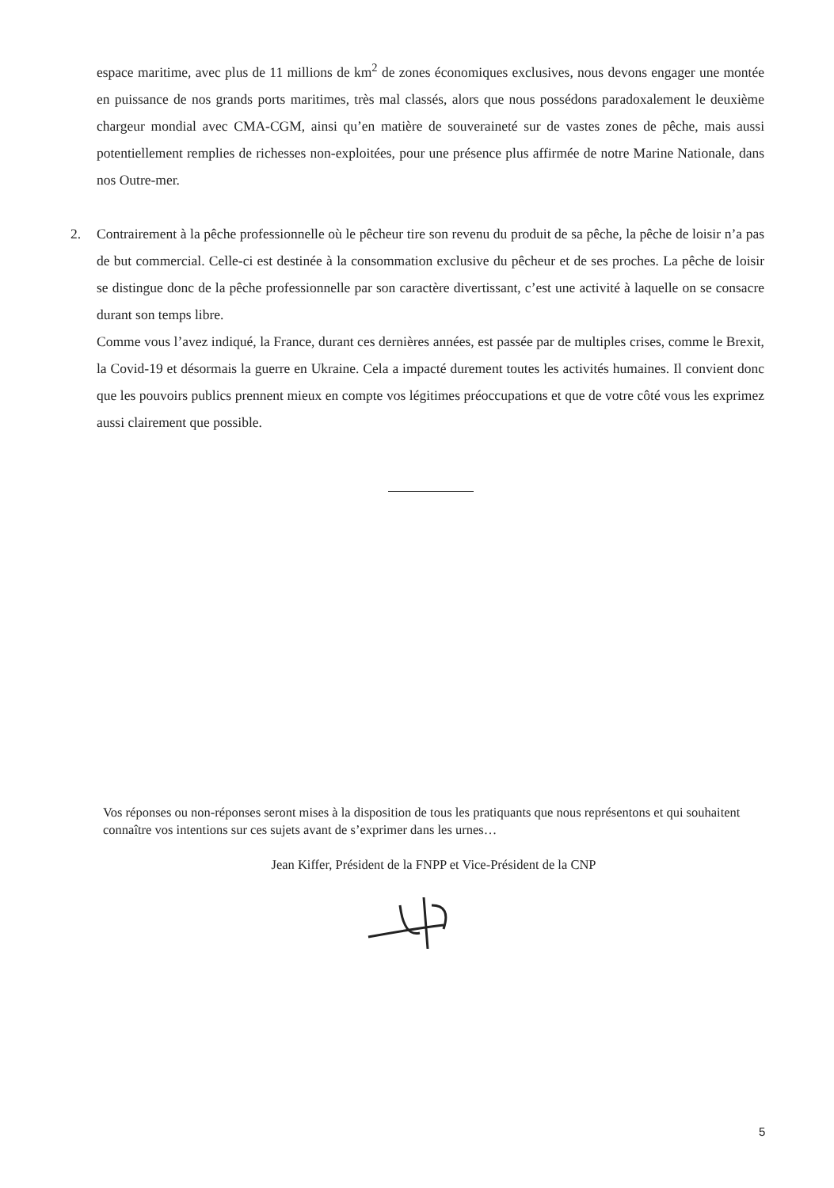espace maritime, avec plus de 11 millions de km<sup>2</sup> de zones économiques exclusives, nous devons engager une montée en puissance de nos grands ports maritimes, très mal classés, alors que nous possédons paradoxalement le deuxième chargeur mondial avec CMA-CGM, ainsi qu’en matière de souveraineté sur de vastes zones de pêche, mais aussi potentiellement remplies de richesses non-exploitées, pour une présence plus affirmée de notre Marine Nationale, dans nos Outre-mer.
2. Contrairement à la pêche professionnelle où le pêcheur tire son revenu du produit de sa pêche, la pêche de loisir n’a pas de but commercial. Celle-ci est destinée à la consommation exclusive du pêcheur et de ses proches. La pêche de loisir se distingue donc de la pêche professionnelle par son caractère divertissant, c’est une activité à laquelle on se consacre durant son temps libre.
Comme vous l’avez indiqué, la France, durant ces dernières années, est passée par de multiples crises, comme le Brexit, la Covid-19 et désormais la guerre en Ukraine. Cela a impacté durement toutes les activités humaines. Il convient donc que les pouvoirs publics prennent mieux en compte vos légitimes préoccupations et que de votre côté vous les exprimez aussi clairement que possible.
Vos réponses ou non-réponses seront mises à la disposition de tous les pratiquants que nous représentons et qui souhaitent connaître vos intentions sur ces sujets avant de s’exprimer dans les urnes…
Jean Kiffer, Président de la FNPP et Vice-Président de la CNP
5